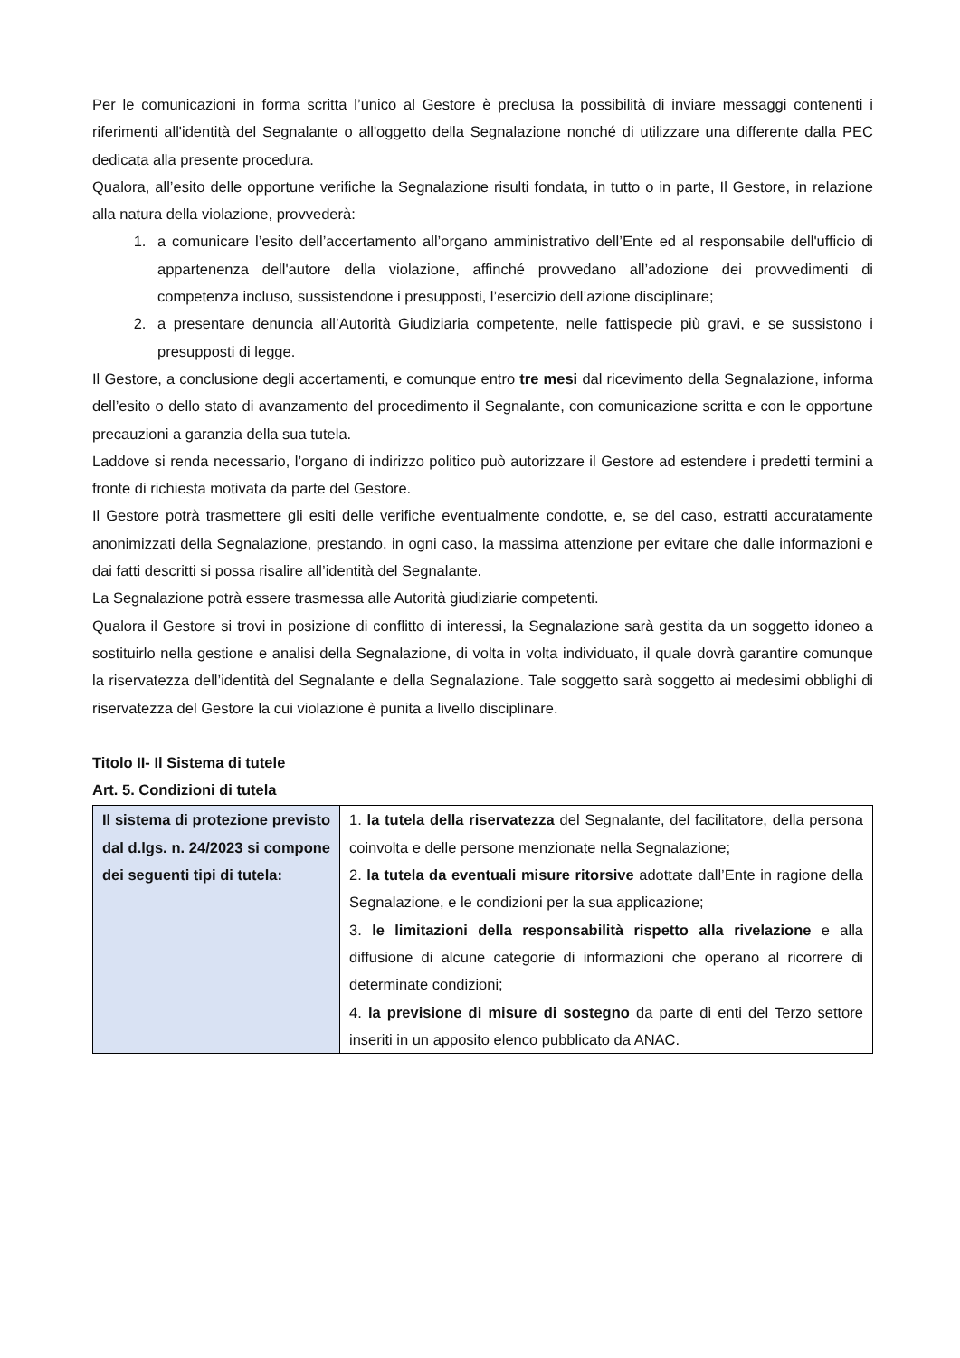Per le comunicazioni in forma scritta l’unico al Gestore è preclusa la possibilità di inviare messaggi contenenti i riferimenti all'identità del Segnalante o all'oggetto della Segnalazione nonché di utilizzare una differente dalla PEC dedicata alla presente procedura.
Qualora, all’esito delle opportune verifiche la Segnalazione risulti fondata, in tutto o in parte, Il Gestore, in relazione alla natura della violazione, provvederà:
1. a comunicare l’esito dell’accertamento all’organo amministrativo dell’Ente ed al responsabile dell'ufficio di appartenenza dell'autore della violazione, affinché provvedano all’adozione dei provvedimenti di competenza incluso, sussistendone i presupposti, l’esercizio dell’azione disciplinare;
2. a presentare denuncia all’Autorità Giudiziaria competente, nelle fattispecie più gravi, e se sussistono i presupposti di legge.
Il Gestore, a conclusione degli accertamenti, e comunque entro tre mesi dal ricevimento della Segnalazione, informa dell’esito o dello stato di avanzamento del procedimento il Segnalante, con comunicazione scritta e con le opportune precauzioni a garanzia della sua tutela.
Laddove si renda necessario, l’organo di indirizzo politico può autorizzare il Gestore ad estendere i predetti termini a fronte di richiesta motivata da parte del Gestore.
Il Gestore potrà trasmettere gli esiti delle verifiche eventualmente condotte, e, se del caso, estratti accuratamente anonimizzati della Segnalazione, prestando, in ogni caso, la massima attenzione per evitare che dalle informazioni e dai fatti descritti si possa risalire all’identità del Segnalante.
La Segnalazione potrà essere trasmessa alle Autorità giudiziarie competenti.
Qualora il Gestore si trovi in posizione di conflitto di interessi, la Segnalazione sarà gestita da un soggetto idoneo a sostituirlo nella gestione e analisi della Segnalazione, di volta in volta individuato, il quale dovrà garantire comunque la riservatezza dell’identità del Segnalante e della Segnalazione. Tale soggetto sarà soggetto ai medesimi obblighi di riservatezza del Gestore la cui violazione è punita a livello disciplinare.
Titolo II- Il Sistema di tutele
Art. 5. Condizioni di tutela
| Il sistema di protezione previsto dal d.lgs. n. 24/2023 si compone dei seguenti tipi di tutela: | 1. la tutela della riservatezza del Segnalante, del facilitatore, della persona coinvolta e delle persone menzionate nella Segnalazione; 2. la tutela da eventuali misure ritorsive adottate dall’Ente in ragione della Segnalazione, e le condizioni per la sua applicazione; 3. le limitazioni della responsabilità rispetto alla rivelazione e alla diffusione di alcune categorie di informazioni che operano al ricorrere di determinate condizioni; 4. la previsione di misure di sostegno da parte di enti del Terzo settore inseriti in un apposito elenco pubblicato da ANAC. |